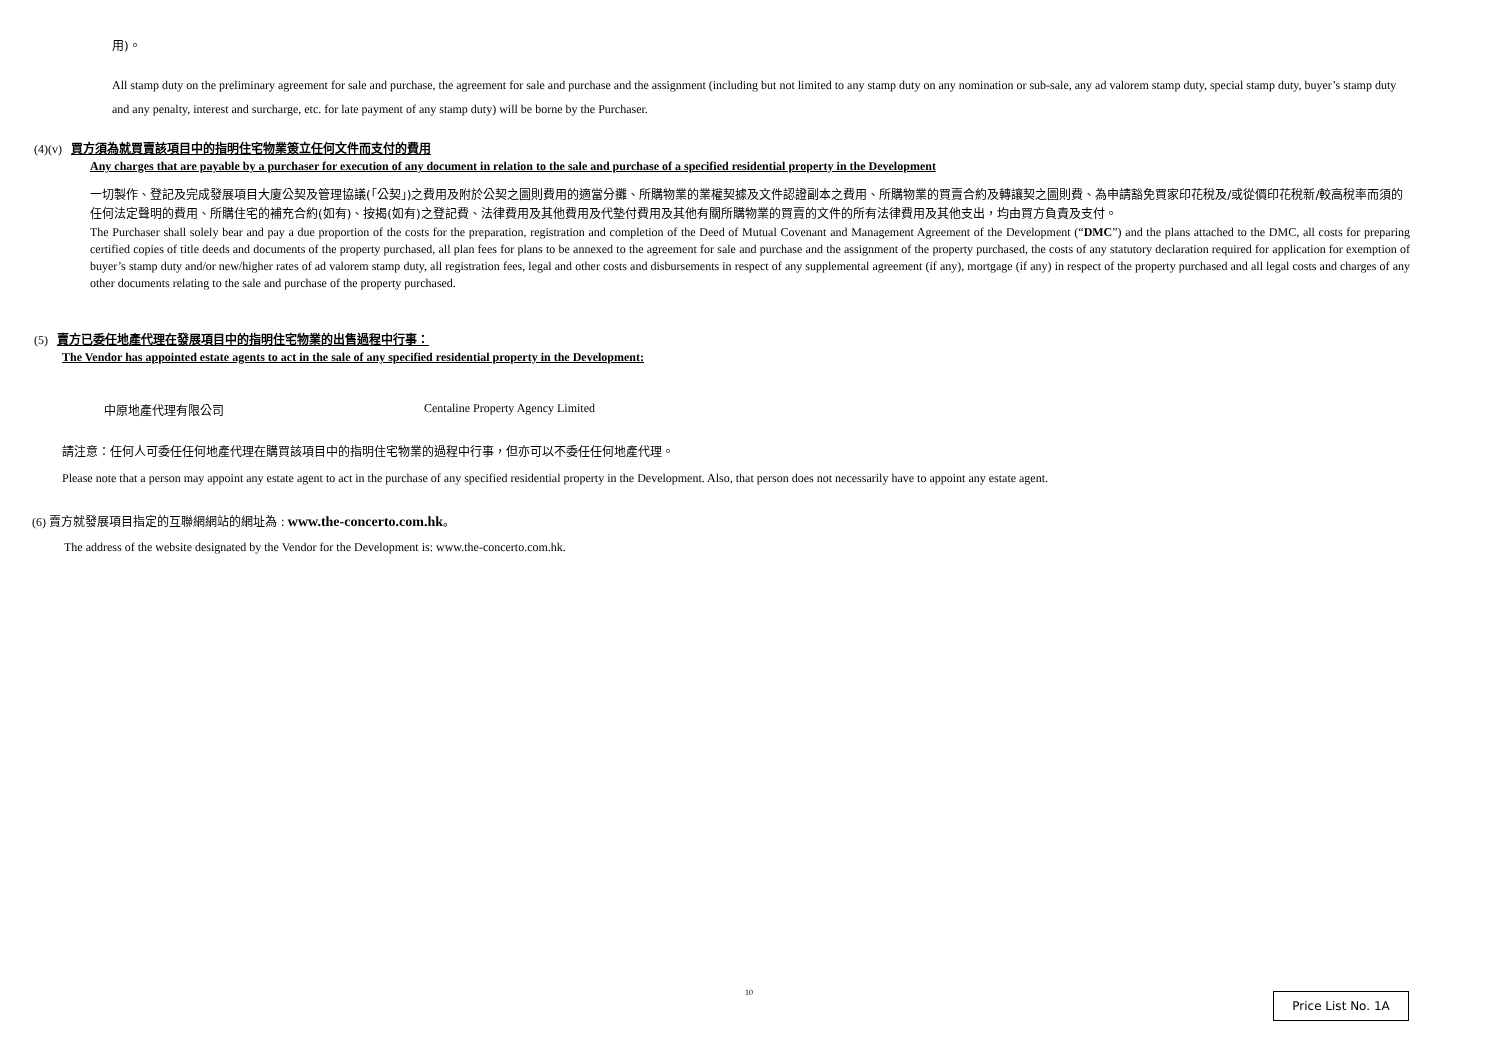用)。
All stamp duty on the preliminary agreement for sale and purchase, the agreement for sale and purchase and the assignment (including but not limited to any stamp duty on any nomination or sub-sale, any ad valorem stamp duty, special stamp duty, buyer’s stamp duty and any penalty, interest and surcharge, etc. for late payment of any stamp duty) will be borne by the Purchaser.
(4)(v) 買方須為就買賣該項目中的指明住宅物業簽立任何文件而支付的費用
Any charges that are payable by a purchaser for execution of any document in relation to the sale and purchase of a specified residential property in the Development
一切製作、登記及完成發展項目大廈公契及管理協議(「公契」)之費用及附於公契之圖則費用的適當分攤、所購物業的業權契據及文件認證副本之費用、所購物業的買賣合約及轉讓契之圖則費、為申請豁免買家印花稅及/或從價印花稅新/較高稅率而須的任何法定聲明的費用、所購住宅的補充合約(如有)、按揭(如有)之登記費、法律費用及其他費用及代墊付費用及其他有關所購物業的買賣的文件的所有法律費用及其他支出，均由買方負責及支付。
The Purchaser shall solely bear and pay a due proportion of the costs for the preparation, registration and completion of the Deed of Mutual Covenant and Management Agreement of the Development (“DMC”) and the plans attached to the DMC, all costs for preparing certified copies of title deeds and documents of the property purchased, all plan fees for plans to be annexed to the agreement for sale and purchase and the assignment of the property purchased, the costs of any statutory declaration required for application for exemption of buyer’s stamp duty and/or new/higher rates of ad valorem stamp duty, all registration fees, legal and other costs and disbursements in respect of any supplemental agreement (if any), mortgage (if any) in respect of the property purchased and all legal costs and charges of any other documents relating to the sale and purchase of the property purchased.
(5) 賣方已委任地產代理在發展項目中的指明住宅物業的出售過程中行事：
The Vendor has appointed estate agents to act in the sale of any specified residential property in the Development:
中原地產代理有限公司 Centaline Property Agency Limited
請注意：任何人可委任任何地產代理在購買該項目中的指明住宅物業的過程中行事，但亦可以不委任任何地產代理。
Please note that a person may appoint any estate agent to act in the purchase of any specified residential property in the Development. Also, that person does not necessarily have to appoint any estate agent.
(6) 賣方就發展項目指定的互聯網網站的網址為 : www.the-concerto.com.hk。
The address of the website designated by the Vendor for the Development is: www.the-concerto.com.hk.
10 Price List No. 1A